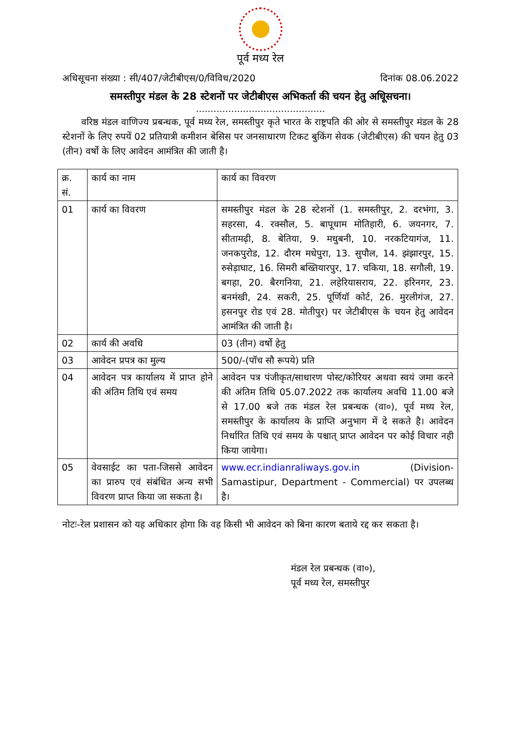पूर्व मध्य रेल
अधिसूचना संख्या : सी/407/जेटीबीएस/0/विविध/2020 दिनांक 08.06.2022
समस्तीपुर मंडल के 28 स्टेशनों पर जेटीबीएस अभिकर्ता की चयन हेतु अधिूसचना।
............................................
वरिष्ठ मंडल वाणिज्य प्रबन्धक, पूर्व मध्य रेल, समस्तीपुर कृते भारत के राष्ट्रपति की ओर से समस्तीपुर मंडल के 28 स्टेशनों के लिए रुपयें 02 प्रतियात्री कमीशन बेसिस पर जनसाधारण टिकट बुकिंग सेवक (जेटीबीएस) की चयन हेतु 03 (तीन) वर्षो के लिए आवेदन आमंत्रित की जाती है।
| क्र. सं. | कार्य का नाम | कार्य का विवरण |
| 01 | कार्य का विवरण | समस्तीपुर मंडल के 28 स्टेशनों (1. समस्तीपुर, 2. दरभंगा, 3. सहरसा, 4. रक्सौल, 5. बापूधाम मोतिहारी, 6. जयनगर, 7. सीतामढ़ी, 8. बेतिया, 9. मधुबनी, 10. नरकटियागंज, 11. जनकपुरोड, 12. दौरम मधेपुरा, 13. सुपौल, 14. झंझारपुर, 15. रुसेड़ाघाट, 16. सिमरी बख्तियारपुर, 17. चकिया, 18. सगौली, 19. बगहा, 20. बैरगनिया, 21. लहेरियासराय, 22. हरिनगर, 23. बनमंखी, 24. सकरी, 25. पूर्णियॉ कोर्ट, 26. मुरलीगंज, 27. हसनपुर रोड एवं 28. मोतीपुर) पर जेटीबीएस के चयन हेतु आवेदन आमंत्रित की जाती है। |
| 02 | कार्य की अवधि | 03 (तीन) वर्षो हेतु |
| 03 | आवेदन प्रपत्र का मुल्य | 500/-(पॉच सौ रूपये) प्रति |
| 04 | आवेदन पत्र कार्यालय में प्राप्त होने की अंतिम तिथि एवं समय | आवेदन पत्र पंजीकृत/साधारण पोस्ट/कोरियर अथवा स्वयं जमा करने की अंतिम तिथि 05.07.2022 तक कार्यालय अवधि 11.00 बजे से 17.00 बजे तक मंडल रेल प्रबन्धक (वा०), पूर्व मध्य रेल, समस्तीपुर के कार्यालय के प्राप्ति अनुभाग में दे सकते है। आवेदन निर्धारित तिथि एवं समय के पश्चात् प्राप्त आवेदन पर कोई विचार नही किया जायेगा। |
| 05 | वेवसाईट का पता-जिससे आवेदन का प्रारुप एवं संबंधित अन्य सभी विवरण प्राप्त किया जा सकता है। | www.ecr.indianraliways.gov.in (Division-Samastipur, Department - Commercial) पर उपलब्ध है। |
नोटः-रेल प्रशासन को यह अधिकार होगा कि वह किसी भी आवेदन को बिना कारण बताये रद्द कर सकता है।
मंडल रेल प्रबन्धक (वा०),
पूर्व मध्य रेल, समस्तीपुर